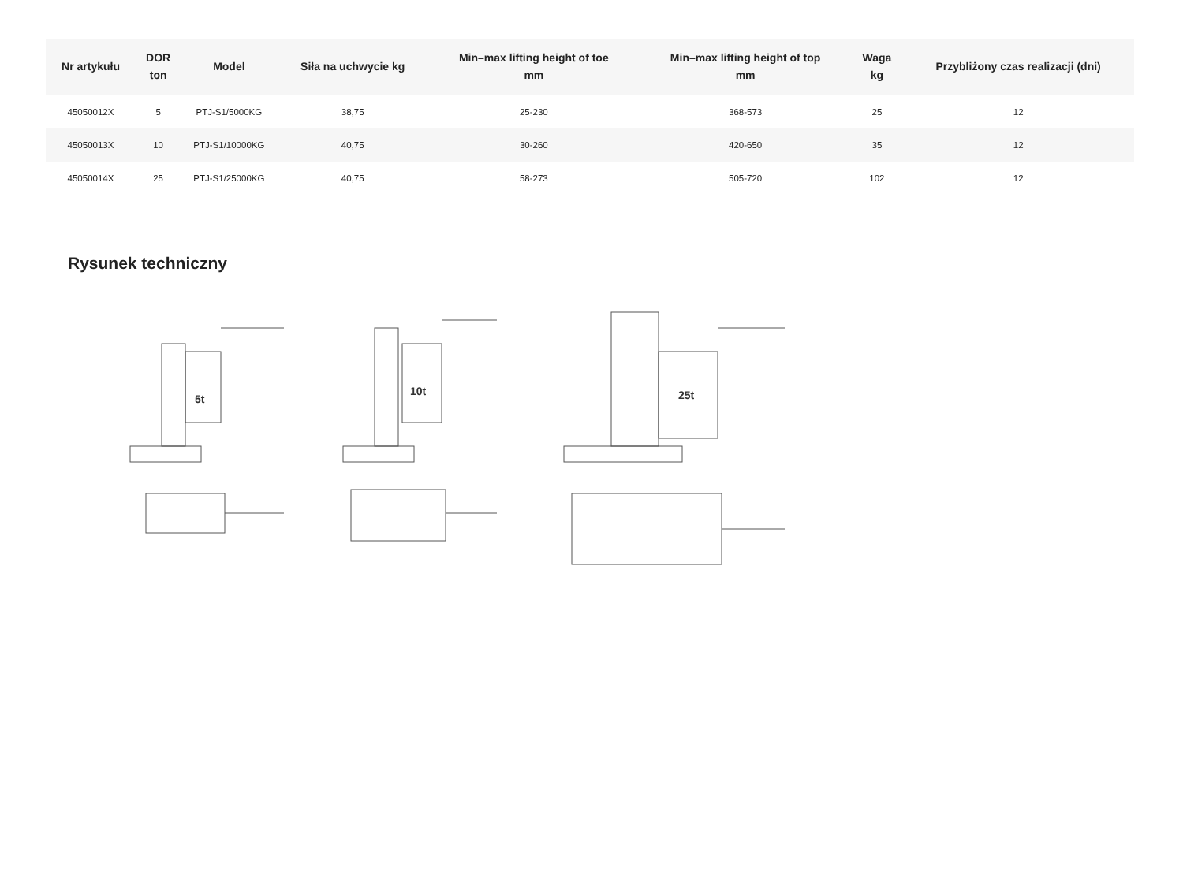| Nr artykułu | DOR ton | Model | Siła na uchwycie kg | Min–max lifting height of toe mm | Min–max lifting height of top mm | Waga kg | Przybliżony czas realizacji (dni) |
| --- | --- | --- | --- | --- | --- | --- | --- |
| 45050012X | 5 | PTJ-S1/5000KG | 38,75 | 25-230 | 368-573 | 25 | 12 |
| 45050013X | 10 | PTJ-S1/10000KG | 40,75 | 30-260 | 420-650 | 35 | 12 |
| 45050014X | 25 | PTJ-S1/25000KG | 40,75 | 58-273 | 505-720 | 102 | 12 |
Rysunek techniczny
5t
10t
25t